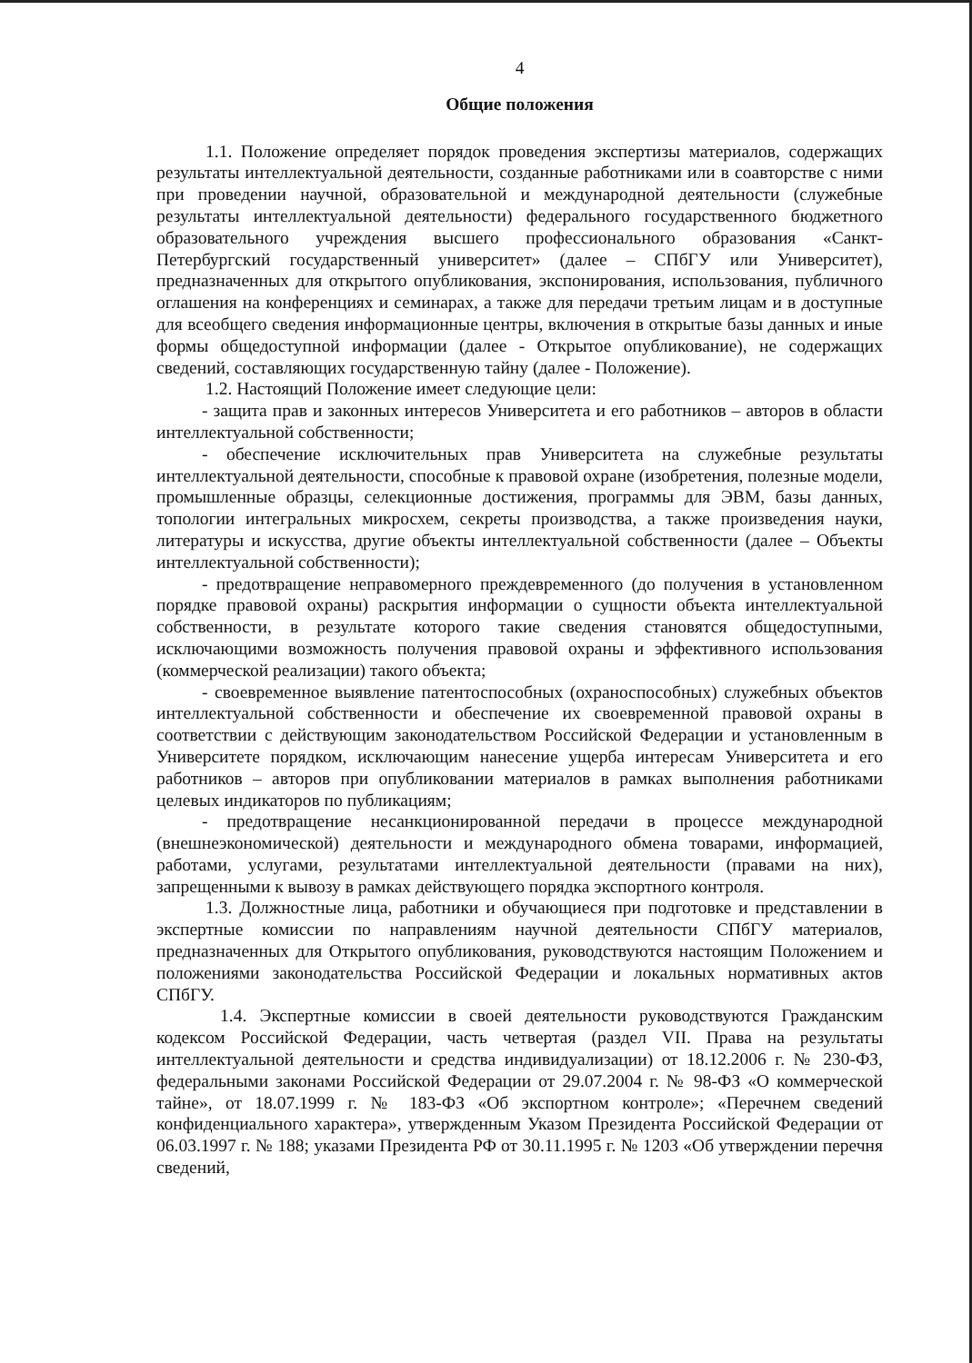4
Общие положения
1.1. Положение определяет порядок проведения экспертизы материалов, содержащих результаты интеллектуальной деятельности, созданные работниками или в соавторстве с ними при проведении научной, образовательной и международной деятельности (служебные результаты интеллектуальной деятельности) федерального государственного бюджетного образовательного учреждения высшего профессионального образования «Санкт-Петербургский государственный университет» (далее – СПбГУ или Университет), предназначенных для открытого опубликования, экспонирования, использования, публичного оглашения на конференциях и семинарах, а также для передачи третьим лицам и в доступные для всеобщего сведения информационные центры, включения в открытые базы данных и иные формы общедоступной информации (далее - Открытое опубликование), не содержащих сведений, составляющих государственную тайну (далее - Положение).
1.2. Настоящий Положение имеет следующие цели:
- защита прав и законных интересов Университета и его работников – авторов в области интеллектуальной собственности;
- обеспечение исключительных прав Университета на служебные результаты интеллектуальной деятельности, способные к правовой охране (изобретения, полезные модели, промышленные образцы, селекционные достижения, программы для ЭВМ, базы данных, топологии интегральных микросхем, секреты производства, а также произведения науки, литературы и искусства, другие объекты интеллектуальной собственности (далее – Объекты интеллектуальной собственности);
- предотвращение неправомерного преждевременного (до получения в установленном порядке правовой охраны) раскрытия информации о сущности объекта интеллектуальной собственности, в результате которого такие сведения становятся общедоступными, исключающими возможность получения правовой охраны и эффективного использования (коммерческой реализации) такого объекта;
- своевременное выявление патентоспособных (охраноспособных) служебных объектов интеллектуальной собственности и обеспечение их своевременной правовой охраны в соответствии с действующим законодательством Российской Федерации и установленным в Университете порядком, исключающим нанесение ущерба интересам Университета и его работников – авторов при опубликовании материалов в рамках выполнения работниками целевых индикаторов по публикациям;
- предотвращение несанкционированной передачи в процессе международной (внешнеэкономической) деятельности и международного обмена товарами, информацией, работами, услугами, результатами интеллектуальной деятельности (правами на них), запрещенными к вывозу в рамках действующего порядка экспортного контроля.
1.3. Должностные лица, работники и обучающиеся при подготовке и представлении в экспертные комиссии по направлениям научной деятельности СПбГУ материалов, предназначенных для Открытого опубликования, руководствуются настоящим Положением и положениями законодательства Российской Федерации и локальных нормативных актов СПбГУ.
1.4. Экспертные комиссии в своей деятельности руководствуются Гражданским кодексом Российской Федерации, часть четвертая (раздел VII. Права на результаты интеллектуальной деятельности и средства индивидуализации) от 18.12.2006 г. № 230-ФЗ, федеральными законами Российской Федерации от 29.07.2004 г. № 98-ФЗ «О коммерческой тайне», от 18.07.1999 г. № 183-ФЗ «Об экспортном контроле»; «Перечнем сведений конфиденциального характера», утвержденным Указом Президента Российской Федерации от 06.03.1997 г. № 188; указами Президента РФ от 30.11.1995 г. № 1203 «Об утверждении перечня сведений,